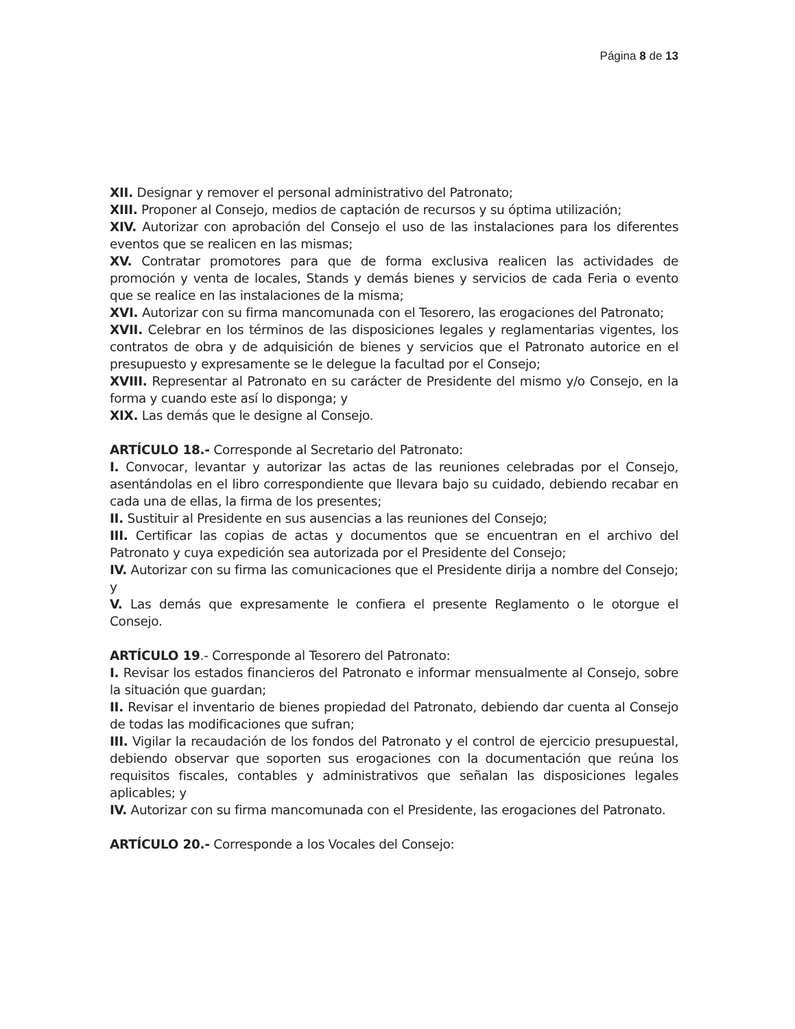Página 8 de 13
XII. Designar y remover el personal administrativo del Patronato;
XIII. Proponer al Consejo, medios de captación de recursos y su óptima utilización;
XIV. Autorizar con aprobación del Consejo el uso de las instalaciones para los diferentes eventos que se realicen en las mismas;
XV. Contratar promotores para que de forma exclusiva realicen las actividades de promoción y venta de locales, Stands y demás bienes y servicios de cada Feria o evento que se realice en las instalaciones de la misma;
XVI. Autorizar con su firma mancomunada con el Tesorero, las erogaciones del Patronato;
XVII. Celebrar en los términos de las disposiciones legales y reglamentarias vigentes, los contratos de obra y de adquisición de bienes y servicios que el Patronato autorice en el presupuesto y expresamente se le delegue la facultad por el Consejo;
XVIII. Representar al Patronato en su carácter de Presidente del mismo y/o Consejo, en la forma y cuando este así lo disponga; y
XIX. Las demás que le designe al Consejo.
ARTÍCULO 18.- Corresponde al Secretario del Patronato:
I. Convocar, levantar y autorizar las actas de las reuniones celebradas por el Consejo, asentándolas en el libro correspondiente que llevara bajo su cuidado, debiendo recabar en cada una de ellas, la firma de los presentes;
II. Sustituir al Presidente en sus ausencias a las reuniones del Consejo;
III. Certificar las copias de actas y documentos que se encuentran en el archivo del Patronato y cuya expedición sea autorizada por el Presidente del Consejo;
IV. Autorizar con su firma las comunicaciones que el Presidente dirija a nombre del Consejo; y
V. Las demás que expresamente le confiera el presente Reglamento o le otorgue el Consejo.
ARTÍCULO 19.- Corresponde al Tesorero del Patronato:
I. Revisar los estados financieros del Patronato e informar mensualmente al Consejo, sobre la situación que guardan;
II. Revisar el inventario de bienes propiedad del Patronato, debiendo dar cuenta al Consejo de todas las modificaciones que sufran;
III. Vigilar la recaudación de los fondos del Patronato y el control de ejercicio presupuestal, debiendo observar que soporten sus erogaciones con la documentación que reúna los requisitos fiscales, contables y administrativos que señalan las disposiciones legales aplicables; y
IV. Autorizar con su firma mancomunada con el Presidente, las erogaciones del Patronato.
ARTÍCULO 20.- Corresponde a los Vocales del Consejo: